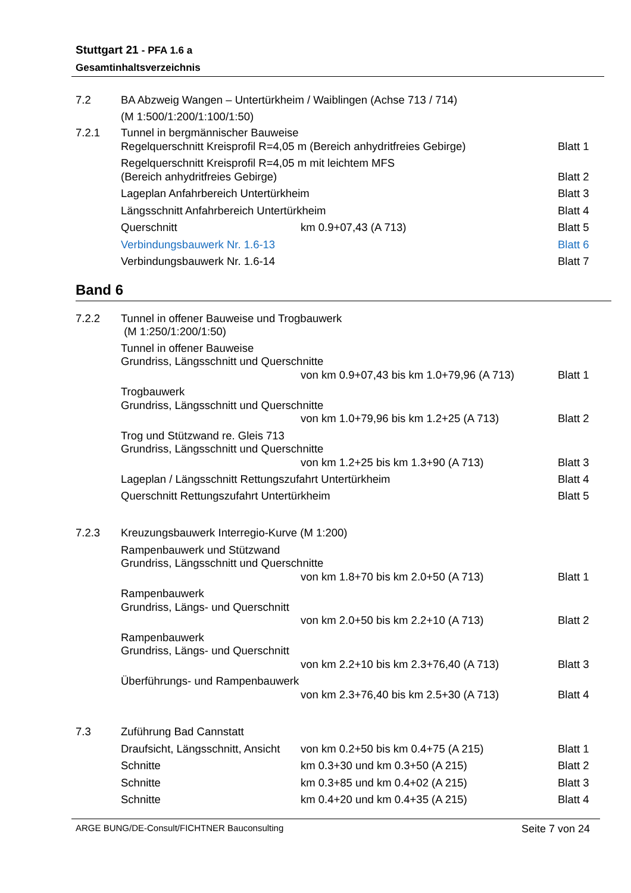Stuttgart 21 - PFA 1.6 a
Gesamtinhaltsverzeichnis
7.2 BA Abzweig Wangen – Untertürkheim / Waiblingen (Achse 713 / 714)
(M 1:500/1:200/1:100/1:50)
7.2.1 Tunnel in bergmännischer Bauweise
Regelquerschnitt Kreisprofil R=4,05 m (Bereich anhydritfreies Gebirge)
Blatt 1
Regelquerschnitt Kreisprofil R=4,05 m mit leichtem MFS
(Bereich anhydritfreies Gebirge)
Blatt 2
Lageplan Anfahrbereich Untertürkheim
Blatt 3
Längsschnitt Anfahrbereich Untertürkheim
Blatt 4
Querschnitt km 0.9+07,43 (A 713) Blatt 5
Verbindungsbauwerk Nr. 1.6-13 Blatt 6
Verbindungsbauwerk Nr. 1.6-14 Blatt 7
Band 6
7.2.2 Tunnel in offener Bauweise und Trogbauwerk
(M 1:250/1:200/1:50)
Tunnel in offener Bauweise
Grundriss, Längsschnitt und Querschnitte
von km 0.9+07,43 bis km 1.0+79,96 (A 713)
Blatt 1
Trogbauwerk
Grundriss, Längsschnitt und Querschnitte
von km 1.0+79,96 bis km 1.2+25 (A 713)
Blatt 2
Trog und Stützwand re. Gleis 713
Grundriss, Längsschnitt und Querschnitte
von km 1.2+25 bis km 1.3+90 (A 713)
Blatt 3
Lageplan / Längsschnitt Rettungszufahrt Untertürkheim
Blatt 4
Querschnitt Rettungszufahrt Untertürkheim
Blatt 5
7.2.3 Kreuzungsbauwerk Interregio-Kurve (M 1:200)
Rampenbauwerk und Stützwand
Grundriss, Längsschnitt und Querschnitte
von km 1.8+70 bis km 2.0+50 (A 713)
Blatt 1
Rampenbauwerk
Grundriss, Längs- und Querschnitt
von km 2.0+50 bis km 2.2+10 (A 713)
Blatt 2
Rampenbauwerk
Grundriss, Längs- und Querschnitt
von km 2.2+10 bis km 2.3+76,40 (A 713)
Blatt 3
Überführungs- und Rampenbauwerk
von km 2.3+76,40 bis km 2.5+30 (A 713)
Blatt 4
7.3 Zuführung Bad Cannstatt
Draufsicht, Längsschnitt, Ansicht
von km 0.2+50 bis km 0.4+75 (A 215)
Blatt 1
Schnitte km 0.3+30 und km 0.3+50 (A 215)
Blatt 2
Schnitte km 0.3+85 und km 0.4+02 (A 215)
Blatt 3
Schnitte km 0.4+20 und km 0.4+35 (A 215)
Blatt 4
ARGE BUNG/DE-Consult/FICHTNER Bauconsulting Seite 7 von 24